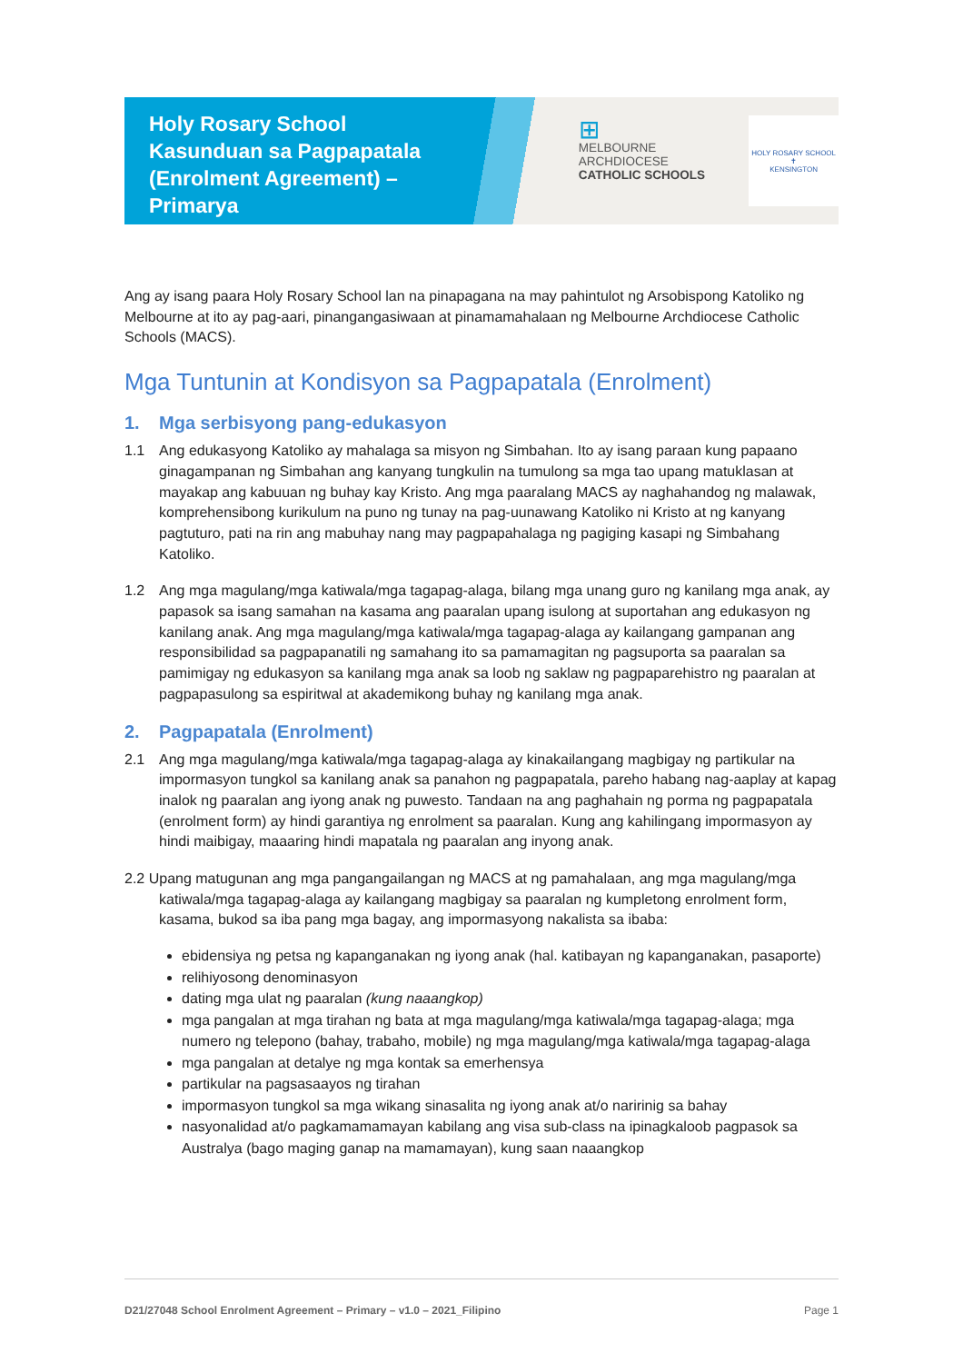Holy Rosary School
Kasunduan sa Pagpapatala (Enrolment Agreement) –
Primarya
⊞
MELBOURNE
ARCHDIOCESE
CATHOLIC SCHOOLS
HOLY ROSARY SCHOOL
✝
KENSINGTON
Ang ay isang paara Holy Rosary School lan na pinapagana na may pahintulot ng Arsobispong Katoliko ng Melbourne at ito ay pag-aari, pinangangasiwaan at pinamamahalaan ng Melbourne Archdiocese Catholic Schools (MACS).
Mga Tuntunin at Kondisyon sa Pagpapatala (Enrolment)
1. Mga serbisyong pang-edukasyon
1.1 Ang edukasyong Katoliko ay mahalaga sa misyon ng Simbahan. Ito ay isang paraan kung papaano ginagampanan ng Simbahan ang kanyang tungkulin na tumulong sa mga tao upang matuklasan at mayakap ang kabuuan ng buhay kay Kristo. Ang mga paaralang MACS ay naghahandog ng malawak, komprehensibong kurikulum na puno ng tunay na pag-uunawang Katoliko ni Kristo at ng kanyang pagtuturo, pati na rin ang mabuhay nang may pagpapahalaga ng pagiging kasapi ng Simbahang Katoliko.
1.2 Ang mga magulang/mga katiwala/mga tagapag-alaga, bilang mga unang guro ng kanilang mga anak, ay papasok sa isang samahan na kasama ang paaralan upang isulong at suportahan ang edukasyon ng kanilang anak. Ang mga magulang/mga katiwala/mga tagapag-alaga ay kailangang gampanan ang responsibilidad sa pagpapanatili ng samahang ito sa pamamagitan ng pagsuporta sa paaralan sa pamimigay ng edukasyon sa kanilang mga anak sa loob ng saklaw ng pagpaparehistro ng paaralan at pagpapasulong sa espiritwal at akademikong buhay ng kanilang mga anak.
2. Pagpapatala (Enrolment)
2.1 Ang mga magulang/mga katiwala/mga tagapag-alaga ay kinakailangang magbigay ng partikular na impormasyon tungkol sa kanilang anak sa panahon ng pagpapatala, pareho habang nag-aaplay at kapag inalok ng paaralan ang iyong anak ng puwesto. Tandaan na ang paghahain ng porma ng pagpapatala (enrolment form) ay hindi garantiya ng enrolment sa paaralan. Kung ang kahilingang impormasyon ay hindi maibigay, maaaring hindi mapatala ng paaralan ang inyong anak.
2.2 Upang matugunan ang mga pangangailangan ng MACS at ng pamahalaan, ang mga magulang/mga katiwala/mga tagapag-alaga ay kailangang magbigay sa paaralan ng kumpletong enrolment form, kasama, bukod sa iba pang mga bagay, ang impormasyong nakalista sa ibaba:
ebidensiya ng petsa ng kapanganakan ng iyong anak (hal. katibayan ng kapanganakan, pasaporte)
relihiyosong denominasyon
dating mga ulat ng paaralan (kung naaangkop)
mga pangalan at mga tirahan ng bata at mga magulang/mga katiwala/mga tagapag-alaga; mga numero ng telepono (bahay, trabaho, mobile) ng mga magulang/mga katiwala/mga tagapag-alaga
mga pangalan at detalye ng mga kontak sa emerhensya
partikular na pagsasaayos ng tirahan
impormasyon tungkol sa mga wikang sinasalita ng iyong anak at/o naririnig sa bahay
nasyonalidad at/o pagkamamamayan kabilang ang visa sub-class na ipinagkaloob pagpasok sa Australya (bago maging ganap na mamamayan), kung saan naaangkop
D21/27048 School Enrolment Agreement – Primary – v1.0 – 2021_Filipino Page 1